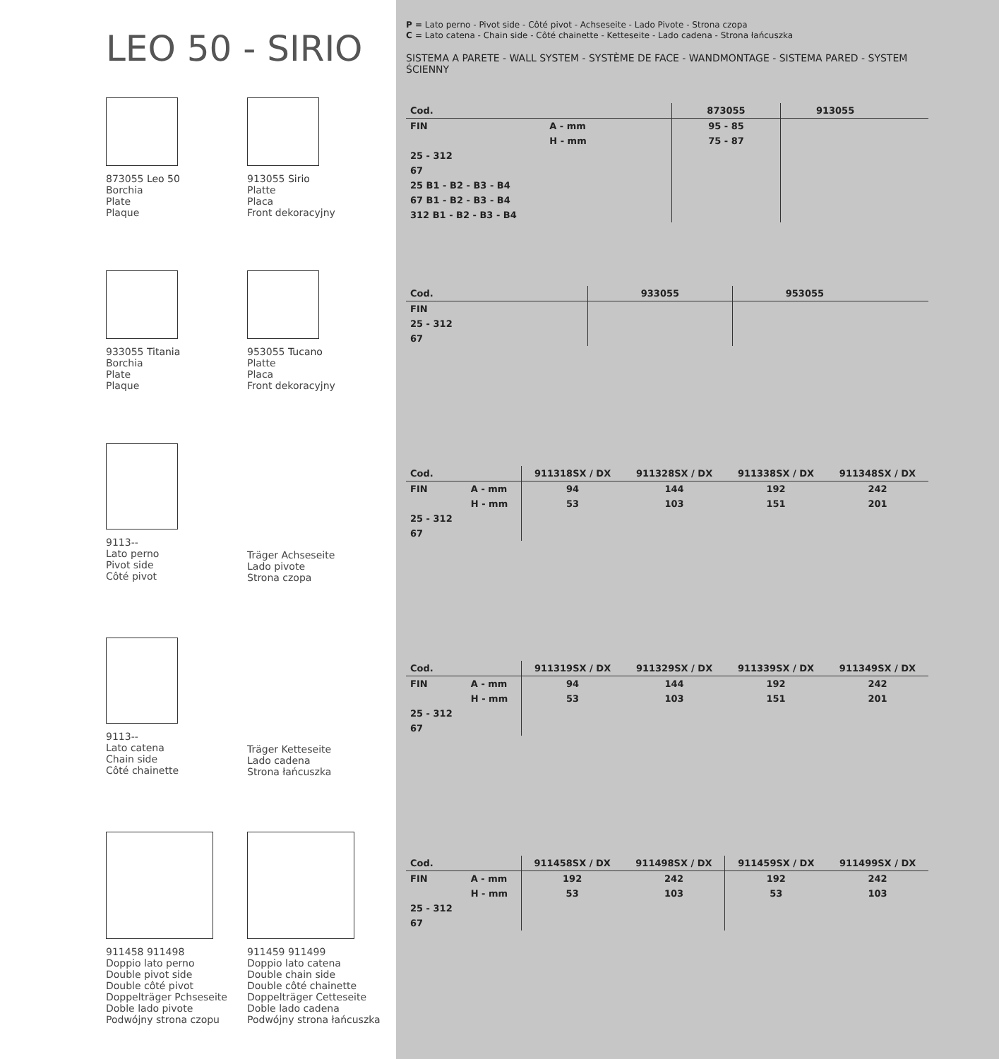LEO 50 - SIRIO
873055 Leo 50
Borchia
Plate
Plaque
913055 Sirio
Platte
Placa
Front dekoracyjny
933055 Titania
Borchia
Plate
Plaque
953055 Tucano
Platte
Placa
Front dekoracyjny
9113--
Lato perno
Pivot side
Côté pivot
Träger Achseseite
Lado pivote
Strona czopa
9113--
Lato catena
Chain side
Côté chainette
Träger Ketteseite
Lado cadena
Strona łańcuszka
911458 911498
Doppio lato perno
Double pivot side
Double côté pivot
Doppelträger Pchseseite
Doble lado pivote
Podwójny strona czopu
911459 911499
Doppio lato catena
Double chain side
Double côté chainette
Doppelträger Cetteseite
Doble lado cadena
Podwójny strona łańcuszka
P = Lato perno - Pivot side - Côté pivot - Achseseite - Lado Pivote - Strona czopa
C = Lato catena - Chain side - Côté chainette - Ketteseite - Lado cadena - Strona łańcuszka
SISTEMA A PARETE - WALL SYSTEM - SYSTÈME DE FACE - WANDMONTAGE - SISTEMA PARED - SYSTEM ŚCIENNY
| Cod. | | 873055 | 913055 | | |
| --- | --- | --- | --- | --- | --- |
| FIN | A - mm | 95 - 85 | | | |
| | H - mm | 75 - 87 | | | |
| 25 - 312 | | | | | |
| 67 | | | | | |
| 25 B1 - B2 - B3 - B4 | | | | | |
| 67 B1 - B2 - B3 - B4 | | | | | |
| 312 B1 - B2 - B3 - B4 | | | | | |
| Cod. | | 933055 | 953055 | | |
| --- | --- | --- | --- | --- | --- |
| FIN | | | | | |
| 25 - 312 | | | | | |
| 67 | | | | | |
| Cod. | | 911318SX / DX | 911328SX / DX | 911338SX / DX | 911348SX / DX |
| --- | --- | --- | --- | --- | --- |
| FIN | A - mm | 94 | 144 | 192 | 242 |
| | H - mm | 53 | 103 | 151 | 201 |
| 25 - 312 | | | | | |
| 67 | | | | | |
| Cod. | | 911319SX / DX | 911329SX / DX | 911339SX / DX | 911349SX / DX |
| --- | --- | --- | --- | --- | --- |
| FIN | A - mm | 94 | 144 | 192 | 242 |
| | H - mm | 53 | 103 | 151 | 201 |
| 25 - 312 | | | | | |
| 67 | | | | | |
| Cod. | | 911458SX / DX | 911498SX / DX | 911459SX / DX | 911499SX / DX |
| --- | --- | --- | --- | --- | --- |
| FIN | A - mm | 192 | 242 | 192 | 242 |
| | H - mm | 53 | 103 | 53 | 103 |
| 25 - 312 | | | | | |
| 67 | | | | | |